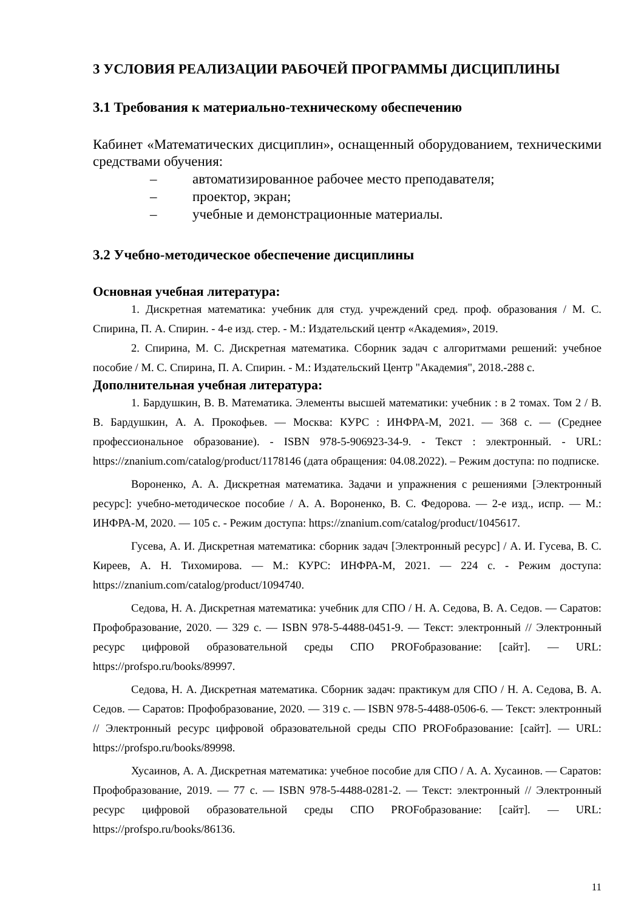3 УСЛОВИЯ РЕАЛИЗАЦИИ РАБОЧЕЙ ПРОГРАММЫ ДИСЦИПЛИНЫ
3.1 Требования к материально-техническому обеспечению
Кабинет «Математических дисциплин», оснащенный оборудованием, техническими средствами обучения:
– автоматизированное рабочее место преподавателя;
– проектор, экран;
– учебные и демонстрационные материалы.
3.2 Учебно-методическое обеспечение дисциплины
Основная учебная литература:
1. Дискретная математика: учебник для студ. учреждений сред. проф. образования / М. С. Спирина, П. А. Спирин. - 4-е изд. стер. - М.: Издательский центр «Академия», 2019.
2. Спирина, М. С. Дискретная математика. Сборник задач с алгоритмами решений: учебное пособие / М. С. Спирина, П. А. Спирин. - М.: Издательский Центр "Академия", 2018.-288 с.
Дополнительная учебная литература:
1. Бардушкин, В. В. Математика. Элементы высшей математики: учебник : в 2 томах. Том 2 / В. В. Бардушкин, А. А. Прокофьев. — Москва: КУРС : ИНФРА-М, 2021. — 368 с. — (Среднее профессиональное образование). - ISBN 978-5-906923-34-9. - Текст : электронный. - URL: https://znanium.com/catalog/product/1178146 (дата обращения: 04.08.2022). – Режим доступа: по подписке.
Вороненко, А. А. Дискретная математика. Задачи и упражнения с решениями [Электронный ресурс]: учебно-методическое пособие / А. А. Вороненко, В. С. Федорова. — 2-е изд., испр. — М.: ИНФРА-М, 2020. — 105 с. - Режим доступа: https://znanium.com/catalog/product/1045617.
Гусева, А. И. Дискретная математика: сборник задач [Электронный ресурс] / А. И. Гусева, В. С. Киреев, А. Н. Тихомирова. — М.: КУРС: ИНФРА-М, 2021. — 224 с. - Режим доступа: https://znanium.com/catalog/product/1094740.
Седова, Н. А. Дискретная математика: учебник для СПО / Н. А. Седова, В. А. Седов. — Саратов: Профобразование, 2020. — 329 с. — ISBN 978-5-4488-0451-9. — Текст: электронный // Электронный ресурс цифровой образовательной среды СПО PROFобразование: [сайт]. — URL: https://profspo.ru/books/89997.
Седова, Н. А. Дискретная математика. Сборник задач: практикум для СПО / Н. А. Седова, В. А. Седов. — Саратов: Профобразование, 2020. — 319 с. — ISBN 978-5-4488-0506-6. — Текст: электронный // Электронный ресурс цифровой образовательной среды СПО PROFобразование: [сайт]. — URL: https://profspo.ru/books/89998.
Хусаинов, А. А. Дискретная математика: учебное пособие для СПО / А. А. Хусаинов. — Саратов: Профобразование, 2019. — 77 с. — ISBN 978-5-4488-0281-2. — Текст: электронный // Электронный ресурс цифровой образовательной среды СПО PROFобразование: [сайт]. — URL: https://profspo.ru/books/86136.
11